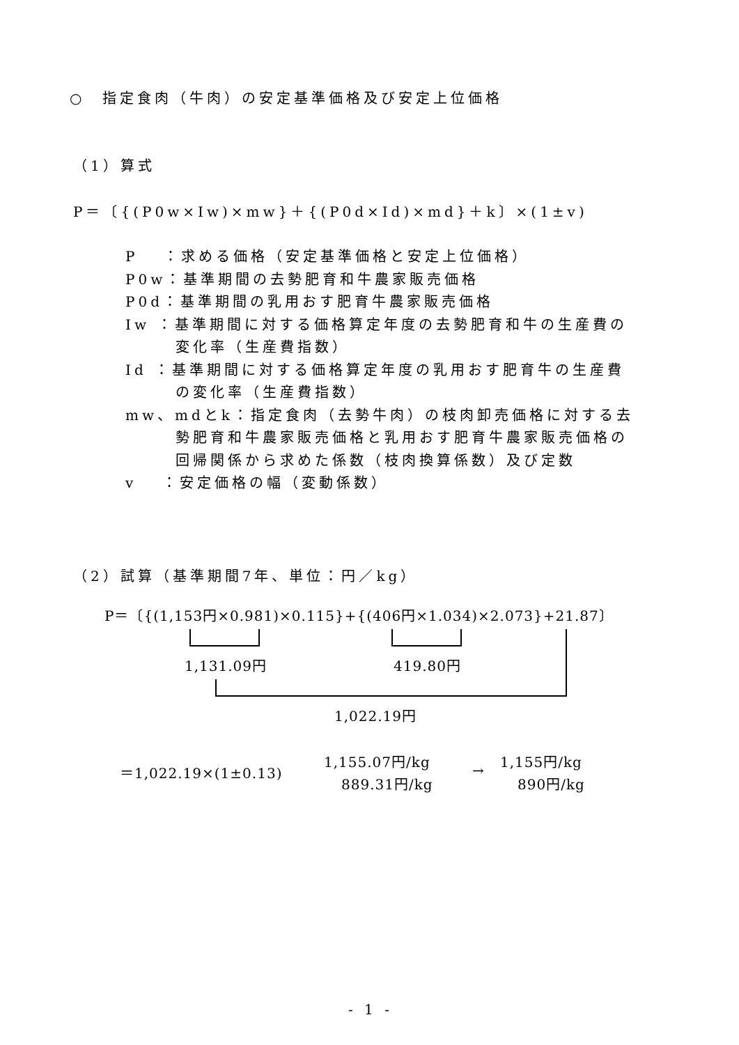○　指定食肉（牛肉）の安定基準価格及び安定上位価格
（1）算式
P＝〔{(P0w×Iw)×mw}＋{(P0d×Id)×md}＋k〕×(1±v)
P　 ：求める価格（安定基準価格と安定上位価格）
P0w：基準期間の去勢肥育和牛農家販売価格
P0d：基準期間の乳用おす肥育牛農家販売価格
Iw ：基準期間に対する価格算定年度の去勢肥育和牛の生産費の
変化率（生産費指数）
Id ：基準期間に対する価格算定年度の乳用おす肥育牛の生産費
の変化率（生産費指数）
mw、mdとk：指定食肉（去勢牛肉）の枝肉卸売価格に対する去
勢肥育和牛農家販売価格と乳用おす肥育牛農家販売価格の
回帰関係から求めた係数（枝肉換算係数）及び定数
v　 ：安定価格の幅（変動係数）
（2）試算（基準期間7年、単位：円／kg）
P＝〔{(1,153円×0.981)×0.115}+{(406円×1.034)×2.073}+21.87〕
1,131.09円 419.80円
1,022.19円
＝1,022.19×(1±0.13)
1,155.07円/kg
889.31円/kg
→
1,155円/kg
890円/kg
- 1 -